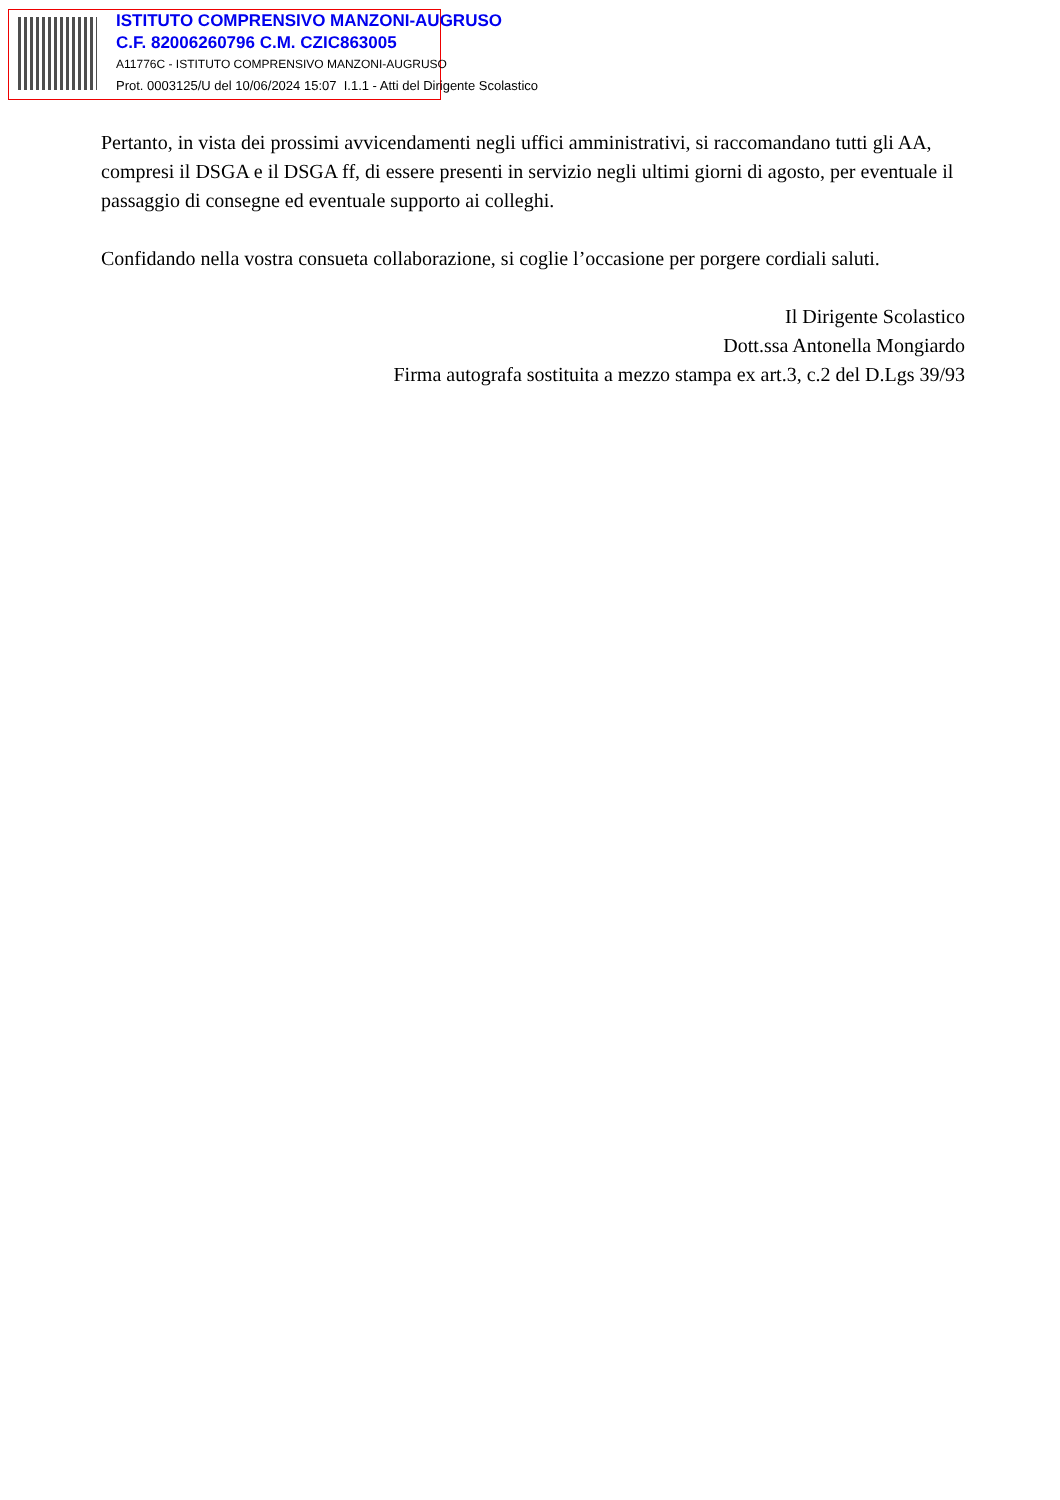ISTITUTO COMPRENSIVO MANZONI-AUGRUSO
C.F. 82006260796 C.M. CZIC863005
A11776C - ISTITUTO COMPRENSIVO MANZONI-AUGRUSO
Prot. 0003125/U del 10/06/2024 15:07 I.1.1 - Atti del Dirigente Scolastico
Pertanto, in vista dei prossimi avvicendamenti negli uffici amministrativi, si raccomandano tutti gli AA, compresi il DSGA e il DSGA ff, di essere presenti in servizio negli ultimi giorni di agosto, per eventuale il passaggio di consegne ed eventuale supporto ai colleghi.
Confidando nella vostra consueta collaborazione, si coglie l’occasione per porgere cordiali saluti.
Il Dirigente Scolastico
Dott.ssa Antonella Mongiardo
Firma autografa sostituita a mezzo stampa ex art.3, c.2 del D.Lgs 39/93